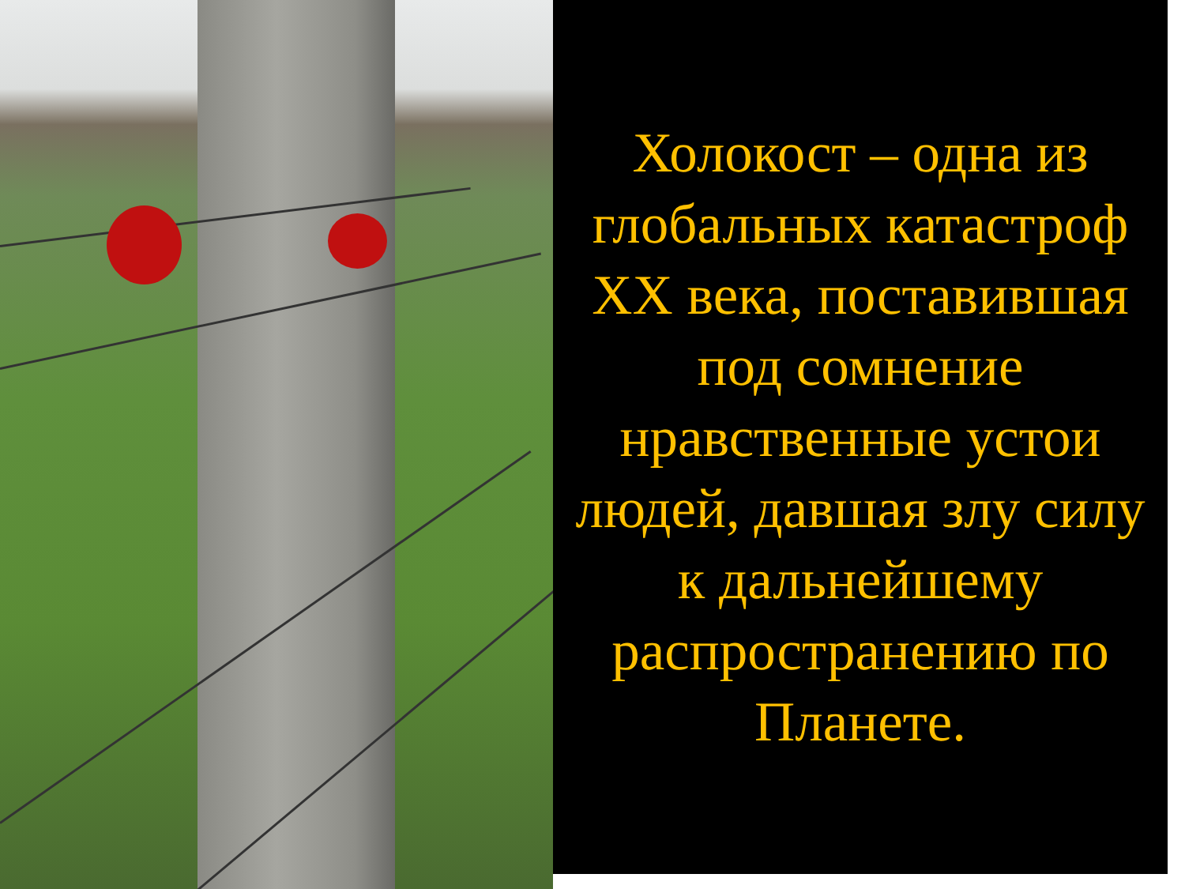Холокост – одна из глобальных катастроф XX века, поставившая под сомнение нравственные устои людей, давшая злу силу к дальнейшему распространению по Планете.